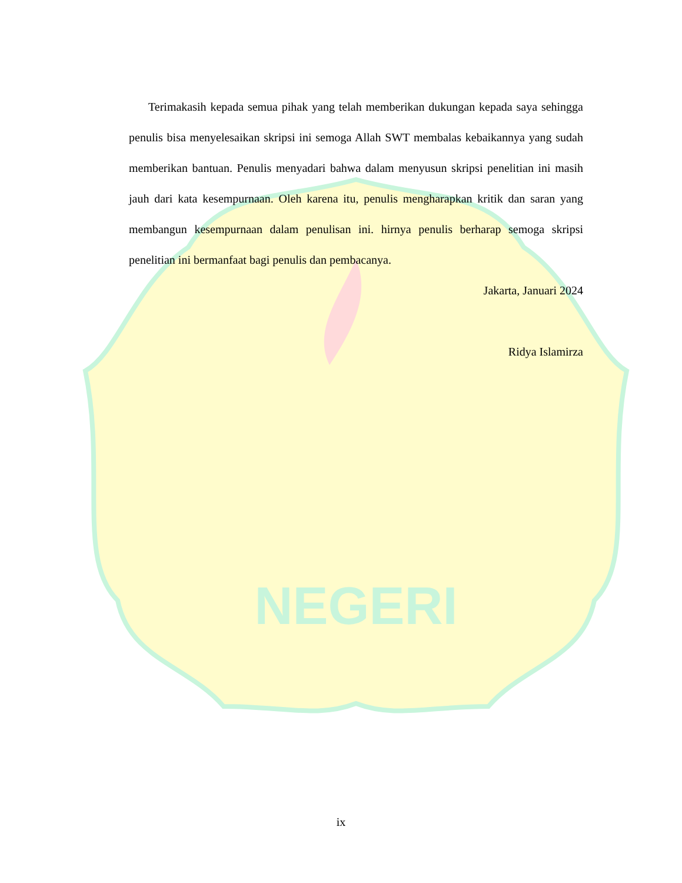NEGERI
Terimakasih kepada semua pihak yang telah memberikan dukungan kepada saya sehingga penulis bisa menyelesaikan skripsi ini semoga Allah SWT membalas kebaikannya yang sudah memberikan bantuan. Penulis menyadari bahwa dalam menyusun skripsi penelitian ini masih jauh dari kata kesempurnaan. Oleh karena itu, penulis mengharapkan kritik dan saran yang membangun kesempurnaan dalam penulisan ini. hirnya penulis berharap semoga skripsi penelitian ini bermanfaat bagi penulis dan pembacanya.
Jakarta, Januari 2024
Ridya Islamirza
ix